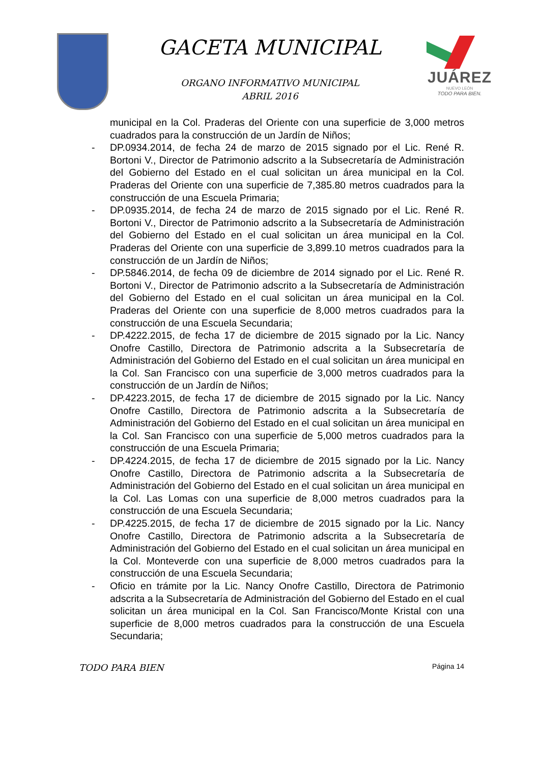GACETA MUNICIPAL
ORGANO INFORMATIVO MUNICIPAL
ABRIL 2016
JUÁREZ
NUEVO LEÓN
TODO PARA BIEN.
municipal en la Col. Praderas del Oriente con una superficie de 3,000 metros cuadrados para la construcción de un Jardín de Niños;
- DP.0934.2014, de fecha 24 de marzo de 2015 signado por el Lic. René R. Bortoni V., Director de Patrimonio adscrito a la Subsecretaría de Administración del Gobierno del Estado en el cual solicitan un área municipal en la Col. Praderas del Oriente con una superficie de 7,385.80 metros cuadrados para la construcción de una Escuela Primaria;
- DP.0935.2014, de fecha 24 de marzo de 2015 signado por el Lic. René R. Bortoni V., Director de Patrimonio adscrito a la Subsecretaría de Administración del Gobierno del Estado en el cual solicitan un área municipal en la Col. Praderas del Oriente con una superficie de 3,899.10 metros cuadrados para la construcción de un Jardín de Niños;
- DP.5846.2014, de fecha 09 de diciembre de 2014 signado por el Lic. René R. Bortoni V., Director de Patrimonio adscrito a la Subsecretaría de Administración del Gobierno del Estado en el cual solicitan un área municipal en la Col. Praderas del Oriente con una superficie de 8,000 metros cuadrados para la construcción de una Escuela Secundaria;
- DP.4222.2015, de fecha 17 de diciembre de 2015 signado por la Lic. Nancy Onofre Castillo, Directora de Patrimonio adscrita a la Subsecretaría de Administración del Gobierno del Estado en el cual solicitan un área municipal en la Col. San Francisco con una superficie de 3,000 metros cuadrados para la construcción de un Jardín de Niños;
- DP.4223.2015, de fecha 17 de diciembre de 2015 signado por la Lic. Nancy Onofre Castillo, Directora de Patrimonio adscrita a la Subsecretaría de Administración del Gobierno del Estado en el cual solicitan un área municipal en la Col. San Francisco con una superficie de 5,000 metros cuadrados para la construcción de una Escuela Primaria;
- DP.4224.2015, de fecha 17 de diciembre de 2015 signado por la Lic. Nancy Onofre Castillo, Directora de Patrimonio adscrita a la Subsecretaría de Administración del Gobierno del Estado en el cual solicitan un área municipal en la Col. Las Lomas con una superficie de 8,000 metros cuadrados para la construcción de una Escuela Secundaria;
- DP.4225.2015, de fecha 17 de diciembre de 2015 signado por la Lic. Nancy Onofre Castillo, Directora de Patrimonio adscrita a la Subsecretaría de Administración del Gobierno del Estado en el cual solicitan un área municipal en la Col. Monteverde con una superficie de 8,000 metros cuadrados para la construcción de una Escuela Secundaria;
- Oficio en trámite por la Lic. Nancy Onofre Castillo, Directora de Patrimonio adscrita a la Subsecretaría de Administración del Gobierno del Estado en el cual solicitan un área municipal en la Col. San Francisco/Monte Kristal con una superficie de 8,000 metros cuadrados para la construcción de una Escuela Secundaria;
TODO PARA BIEN Página 14